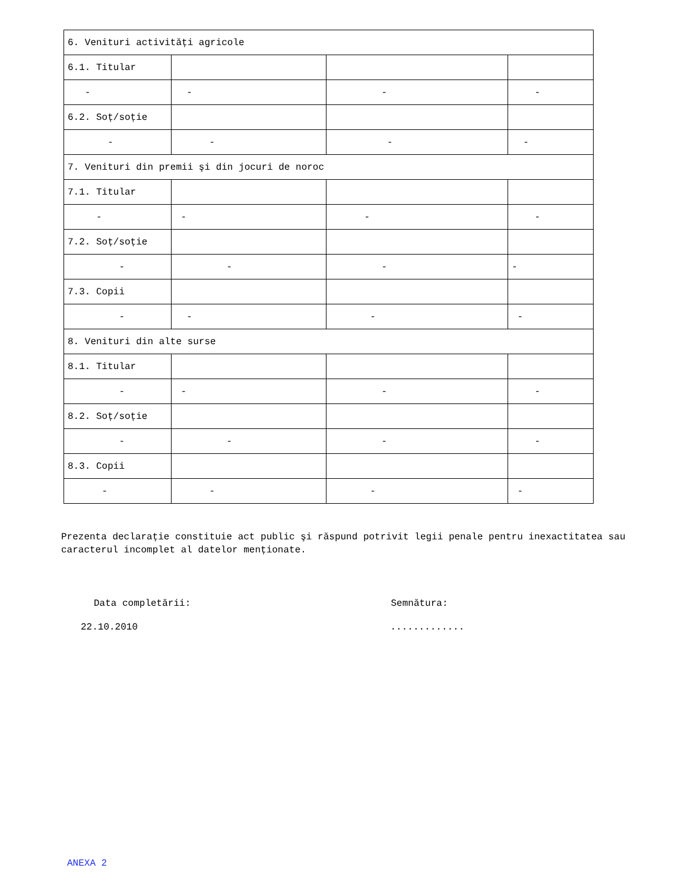| 6. Venituri activități agricole | | | |
| 6.1. Titular | | | |
| - | - | - | - |
| 6.2. Soț/soție | | | |
| - | - | - | - |
| 7. Venituri din premii şi din jocuri de noroc | | | |
| 7.1. Titular | | | |
| - | - | - | - |
| 7.2. Soț/soție | | | |
| - | - | - | - |
| 7.3. Copii | | | |
| - | - | - | - |
| 8. Venituri din alte surse | | | |
| 8.1. Titular | | | |
| - | - | - | - |
| 8.2. Soț/soție | | | |
| - | - | - | - |
| 8.3. Copii | | | |
| - | - | - | - |
Prezenta declarație constituie act public şi răspund potrivit legii penale pentru inexactitatea sau caracterul incomplet al datelor menționate.
Data completării: Semnătura:
22.10.2010 .............
ANEXA 2